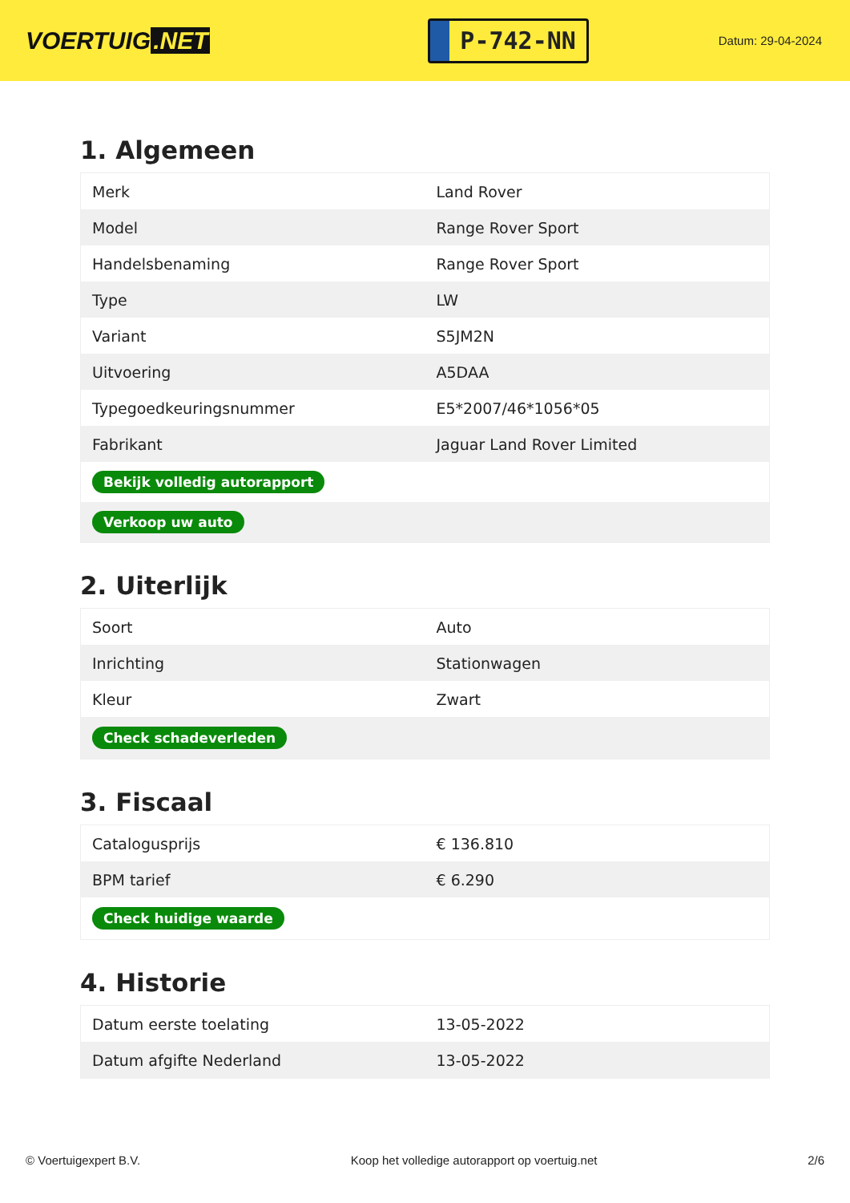VOERTUIG.NET
P-742-NN
Datum: 29-04-2024
1. Algemeen
| Merk | Land Rover |
| Model | Range Rover Sport |
| Handelsbenaming | Range Rover Sport |
| Type | LW |
| Variant | S5JM2N |
| Uitvoering | A5DAA |
| Typegoedkeuringsnummer | E5*2007/46*1056*05 |
| Fabrikant | Jaguar Land Rover Limited |
| Bekijk volledig autorapport | |
| Verkoop uw auto | |
2. Uiterlijk
| Soort | Auto |
| Inrichting | Stationwagen |
| Kleur | Zwart |
| Check schadeverleden | |
3. Fiscaal
| Catalogusprijs | € 136.810 |
| BPM tarief | € 6.290 |
| Check huidige waarde | |
4. Historie
| Datum eerste toelating | 13-05-2022 |
| Datum afgifte Nederland | 13-05-2022 |
© Voertuigexpert B.V. Koop het volledige autorapport op voertuig.net 2/6